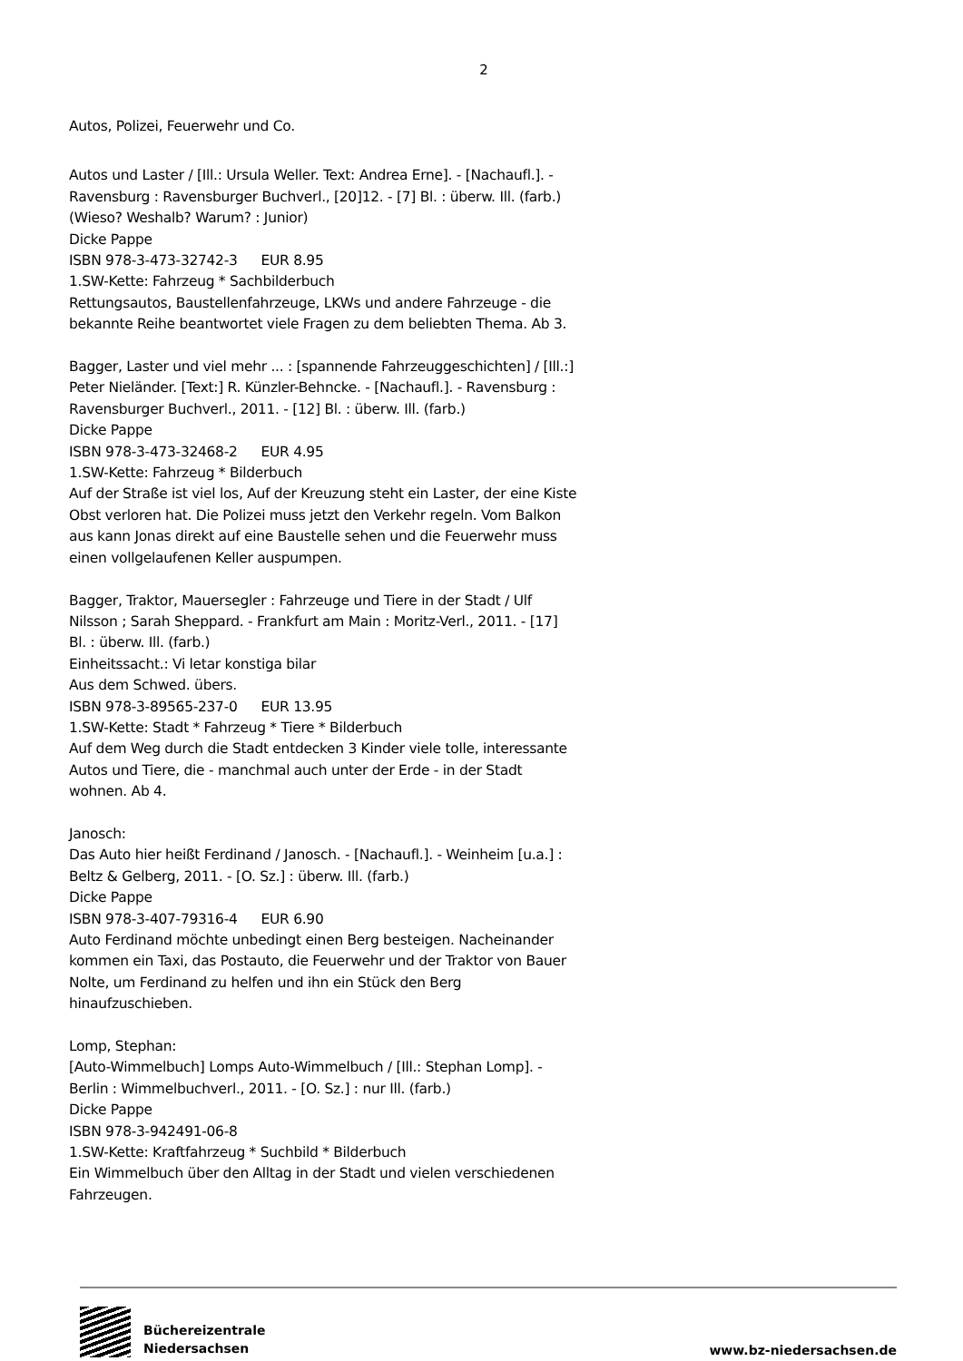2
Autos, Polizei, Feuerwehr und Co.
Autos und Laster / [Ill.: Ursula Weller. Text: Andrea Erne]. - [Nachaufl.]. - Ravensburg : Ravensburger Buchverl., [20]12. - [7] Bl. : überw. Ill. (farb.)
(Wieso? Weshalb? Warum? : Junior)
Dicke Pappe
ISBN 978-3-473-32742-3 EUR 8.95
1.SW-Kette: Fahrzeug * Sachbilderbuch
Rettungsautos, Baustellenfahrzeuge, LKWs und andere Fahrzeuge - die bekannte Reihe beantwortet viele Fragen zu dem beliebten Thema. Ab 3.
Bagger, Laster und viel mehr ... : [spannende Fahrzeuggeschichten] / [Ill.:] Peter Nieländer. [Text:] R. Künzler-Behncke. - [Nachaufl.]. - Ravensburg : Ravensburger Buchverl., 2011. - [12] Bl. : überw. Ill. (farb.)
Dicke Pappe
ISBN 978-3-473-32468-2 EUR 4.95
1.SW-Kette: Fahrzeug * Bilderbuch
Auf der Straße ist viel los, Auf der Kreuzung steht ein Laster, der eine Kiste Obst verloren hat. Die Polizei muss jetzt den Verkehr regeln. Vom Balkon aus kann Jonas direkt auf eine Baustelle sehen und die Feuerwehr muss einen vollgelaufenen Keller auspumpen.
Bagger, Traktor, Mauersegler : Fahrzeuge und Tiere in der Stadt / Ulf Nilsson ; Sarah Sheppard. - Frankfurt am Main : Moritz-Verl., 2011. - [17] Bl. : überw. Ill. (farb.)
Einheitssacht.: Vi letar konstiga bilar
Aus dem Schwed. übers.
ISBN 978-3-89565-237-0 EUR 13.95
1.SW-Kette: Stadt * Fahrzeug * Tiere * Bilderbuch
Auf dem Weg durch die Stadt entdecken 3 Kinder viele tolle, interessante Autos und Tiere, die - manchmal auch unter der Erde - in der Stadt wohnen. Ab 4.
Janosch:
Das Auto hier heißt Ferdinand / Janosch. - [Nachaufl.]. - Weinheim [u.a.] : Beltz & Gelberg, 2011. - [O. Sz.] : überw. Ill. (farb.)
Dicke Pappe
ISBN 978-3-407-79316-4 EUR 6.90
Auto Ferdinand möchte unbedingt einen Berg besteigen. Nacheinander kommen ein Taxi, das Postauto, die Feuerwehr und der Traktor von Bauer Nolte, um Ferdinand zu helfen und ihn ein Stück den Berg hinaufzuschieben.
Lomp, Stephan:
[Auto-Wimmelbuch] Lomps Auto-Wimmelbuch / [Ill.: Stephan Lomp]. - Berlin : Wimmelbuchverl., 2011. - [O. Sz.] : nur Ill. (farb.)
Dicke Pappe
ISBN 978-3-942491-06-8
1.SW-Kette: Kraftfahrzeug * Suchbild * Bilderbuch
Ein Wimmelbuch über den Alltag in der Stadt und vielen verschiedenen Fahrzeugen.
Büchereizentrale
Niedersachsen
www.bz-niedersachsen.de